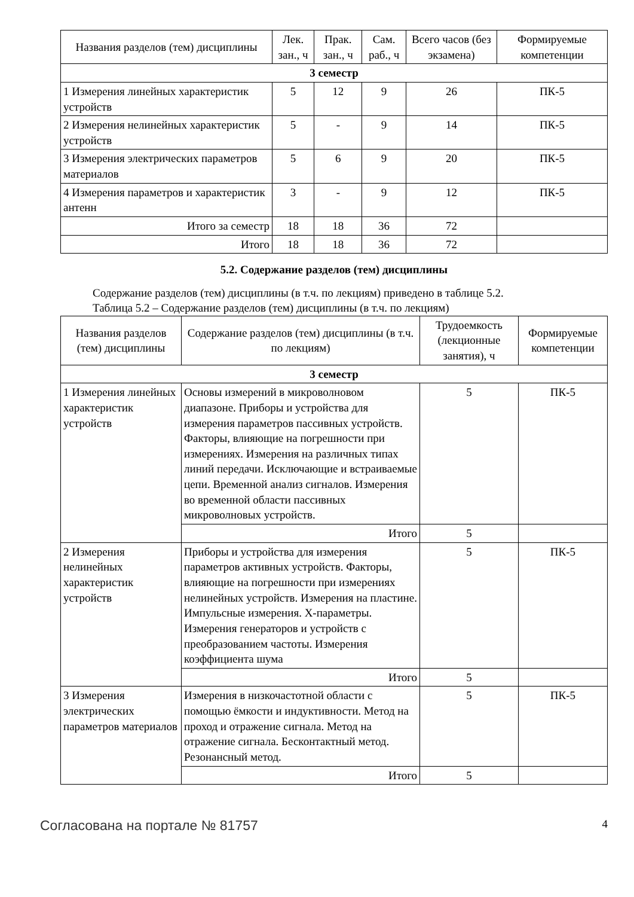| Названия разделов (тем) дисциплины | Лек. зан., ч | Прак. зан., ч | Сам. раб., ч | Всего часов (без экзамена) | Формируемые компетенции |
| --- | --- | --- | --- | --- | --- |
| 3 семестр | | | | | |
| 1 Измерения линейных характеристик устройств | 5 | 12 | 9 | 26 | ПК-5 |
| 2 Измерения нелинейных характеристик устройств | 5 | - | 9 | 14 | ПК-5 |
| 3 Измерения электрических параметров материалов | 5 | 6 | 9 | 20 | ПК-5 |
| 4 Измерения параметров и характеристик антенн | 3 | - | 9 | 12 | ПК-5 |
| Итого за семестр | 18 | 18 | 36 | 72 | |
| Итого | 18 | 18 | 36 | 72 | |
5.2. Содержание разделов (тем) дисциплины
Содержание разделов (тем) дисциплины (в т.ч. по лекциям) приведено в таблице 5.2.
Таблица 5.2 – Содержание разделов (тем) дисциплины (в т.ч. по лекциям)
| Названия разделов (тем) дисциплины | Содержание разделов (тем) дисциплины (в т.ч. по лекциям) | Трудоемкость (лекционные занятия), ч | Формируемые компетенции |
| --- | --- | --- | --- |
| 3 семестр | | | |
| 1 Измерения линейных характеристик устройств | Основы измерений в микроволновом диапазоне. Приборы и устройства для измерения параметров пассивных устройств. Факторы, влияющие на погрешности при измерениях. Измерения на различных типах линий передачи. Исключающие и встраиваемые цепи. Временной анализ сигналов. Измерения во временной области пассивных микроволновых устройств. | 5 | ПК-5 |
| | Итого | 5 | |
| 2 Измерения нелинейных характеристик устройств | Приборы и устройства для измерения параметров активных устройств. Факторы, влияющие на погрешности при измерениях нелинейных устройств. Измерения на пластине. Импульсные измерения. X-параметры. Измерения генераторов и устройств с преобразованием частоты. Измерения коэффициента шума | 5 | ПК-5 |
| | Итого | 5 | |
| 3 Измерения электрических параметров материалов | Измерения в низкочастотной области с помощью ёмкости и индуктивности. Метод на проход и отражение сигнала. Метод на отражение сигнала. Бесконтактный метод. Резонансный метод. | 5 | ПК-5 |
| | Итого | 5 | |
Согласована на портале № 81757 4